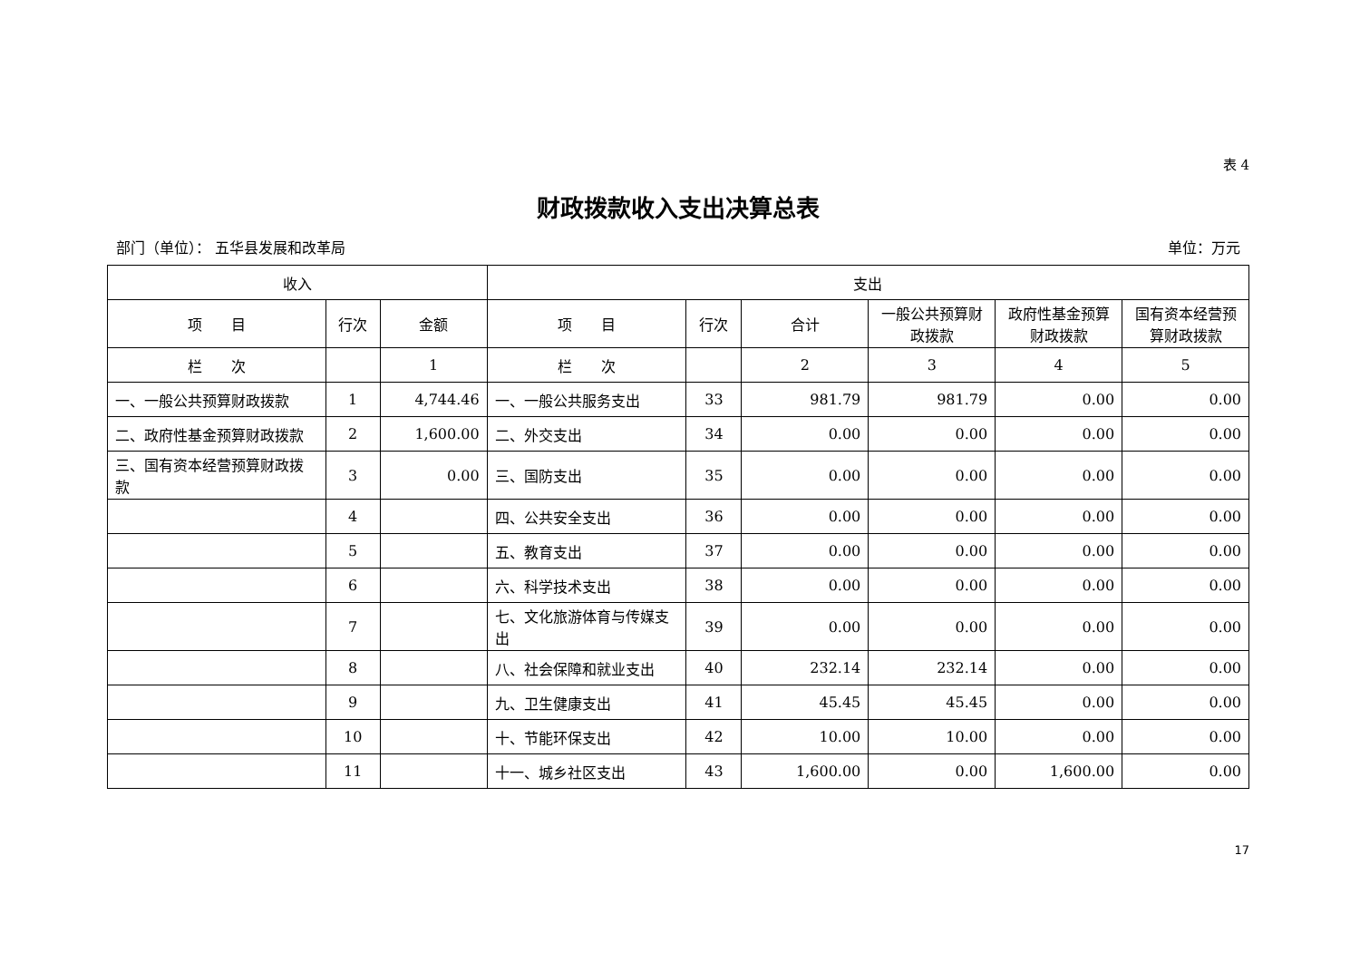表 4
财政拨款收入支出决算总表
部门（单位）： 五华县发展和改革局 单位：万元
| 收入 | | | 支出 | | | | | |
| --- | --- | --- | --- | --- | --- | --- | --- | --- |
| 项 目 | 行次 | 金额 | 项 目 | 行次 | 合计 | 一般公共预算财政拨款 | 政府性基金预算财政拨款 | 国有资本经营预算财政拨款 |
| 栏 次 | | 1 | 栏 次 | | 2 | 3 | 4 | 5 |
| 一、一般公共预算财政拨款 | 1 | 4,744.46 | 一、一般公共服务支出 | 33 | 981.79 | 981.79 | 0.00 | 0.00 |
| 二、政府性基金预算财政拨款 | 2 | 1,600.00 | 二、外交支出 | 34 | 0.00 | 0.00 | 0.00 | 0.00 |
| 三、国有资本经营预算财政拨款 | 3 | 0.00 | 三、国防支出 | 35 | 0.00 | 0.00 | 0.00 | 0.00 |
| | 4 | | 四、公共安全支出 | 36 | 0.00 | 0.00 | 0.00 | 0.00 |
| | 5 | | 五、教育支出 | 37 | 0.00 | 0.00 | 0.00 | 0.00 |
| | 6 | | 六、科学技术支出 | 38 | 0.00 | 0.00 | 0.00 | 0.00 |
| | 7 | | 七、文化旅游体育与传媒支出 | 39 | 0.00 | 0.00 | 0.00 | 0.00 |
| | 8 | | 八、社会保障和就业支出 | 40 | 232.14 | 232.14 | 0.00 | 0.00 |
| | 9 | | 九、卫生健康支出 | 41 | 45.45 | 45.45 | 0.00 | 0.00 |
| | 10 | | 十、节能环保支出 | 42 | 10.00 | 10.00 | 0.00 | 0.00 |
| | 11 | | 十一、城乡社区支出 | 43 | 1,600.00 | 0.00 | 1,600.00 | 0.00 |
17